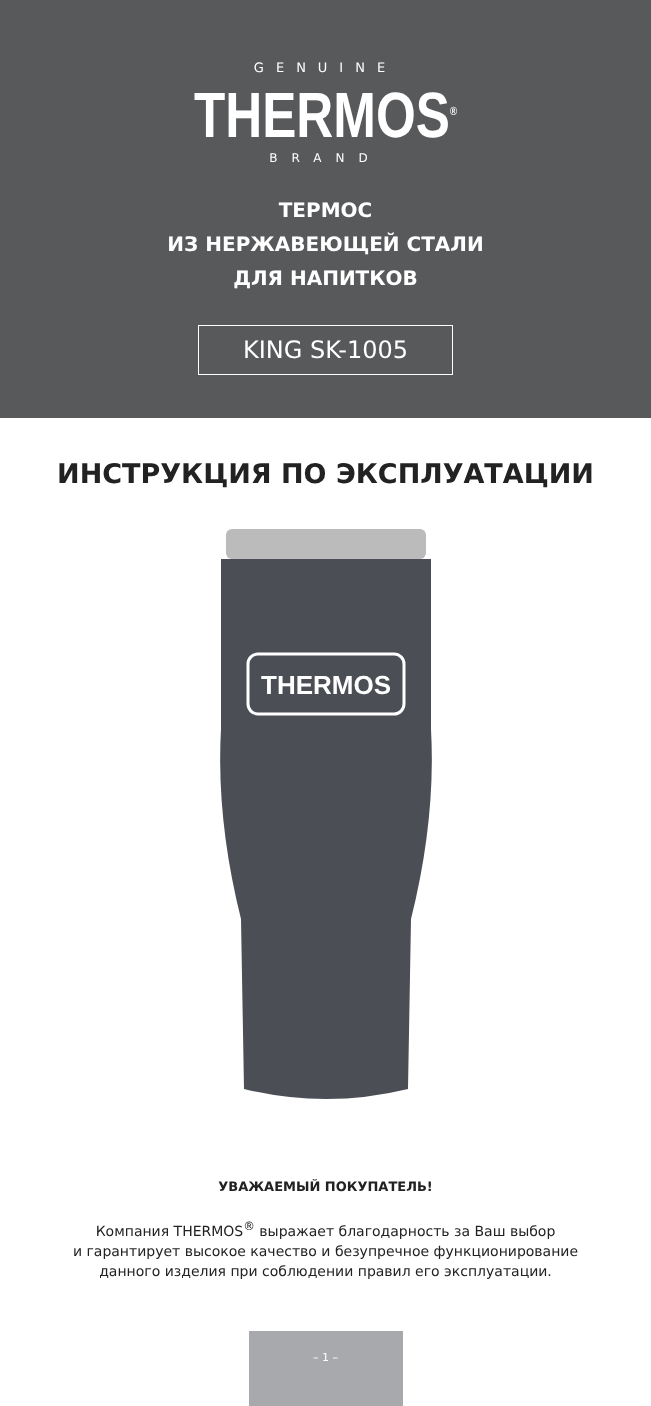GENUINE
THERMOS<sup>®</sup>
BRAND
ТЕРМОС
ИЗ НЕРЖАВЕЮЩЕЙ СТАЛИ
ДЛЯ НАПИТКОВ
KING SK-1005
ИНСТРУКЦИЯ ПО ЭКСПЛУАТАЦИИ
THERMOS
УВАЖАЕМЫЙ ПОКУПАТЕЛЬ!
Компания THERMOS<sup>®</sup> выражает благодарность за Ваш выбор
и гарантирует высокое качество и безупречное функционирование
данного изделия при соблюдении правил его эксплуатации.
– 1 –